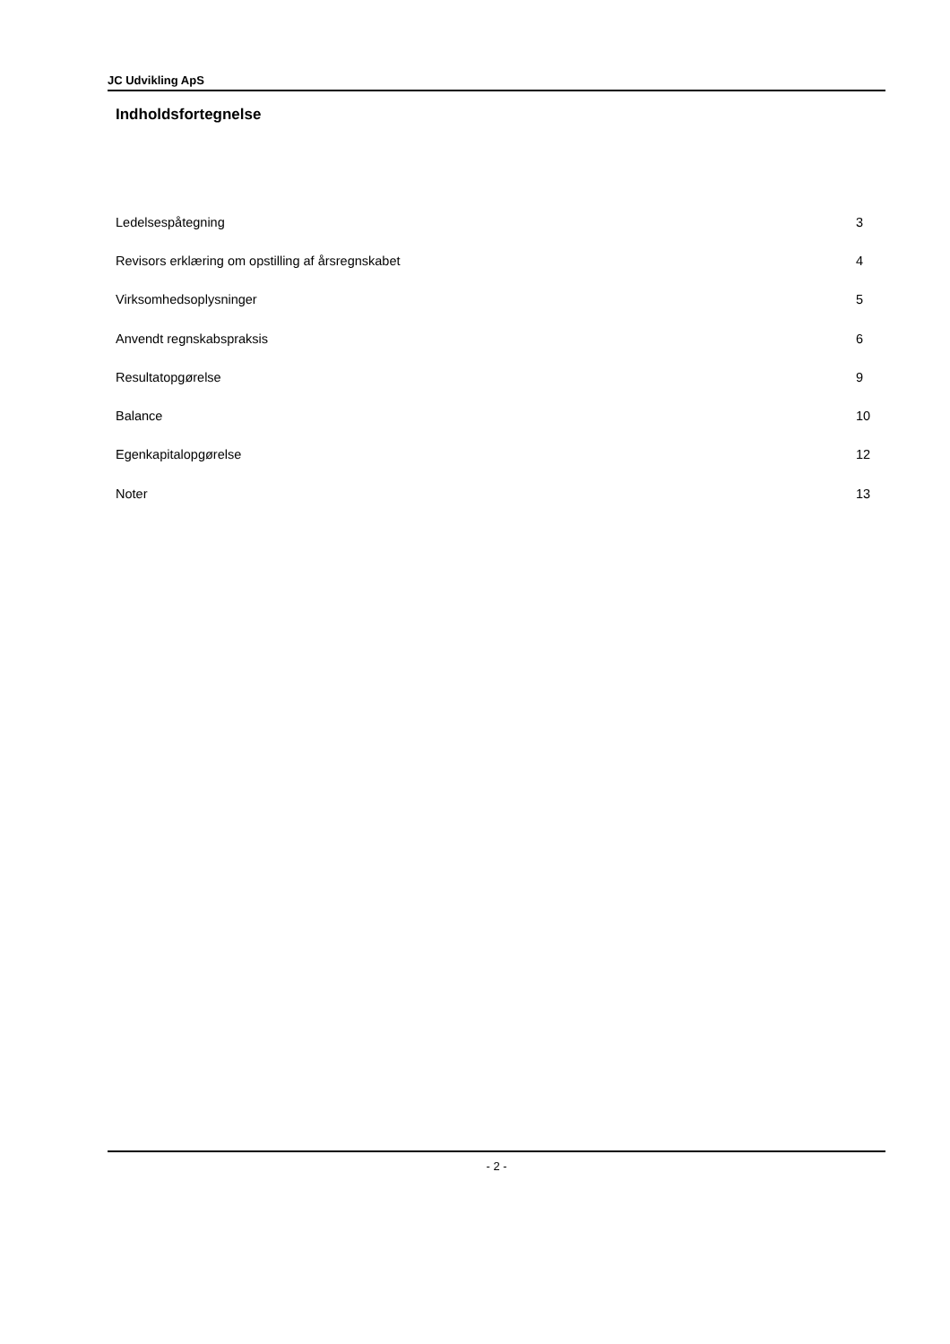JC Udvikling ApS
Indholdsfortegnelse
| Ledelsespåtegning | 3 |
| Revisors erklæring om opstilling af årsregnskabet | 4 |
| Virksomhedsoplysninger | 5 |
| Anvendt regnskabspraksis | 6 |
| Resultatopgørelse | 9 |
| Balance | 10 |
| Egenkapitalopgørelse | 12 |
| Noter | 13 |
- 2 -